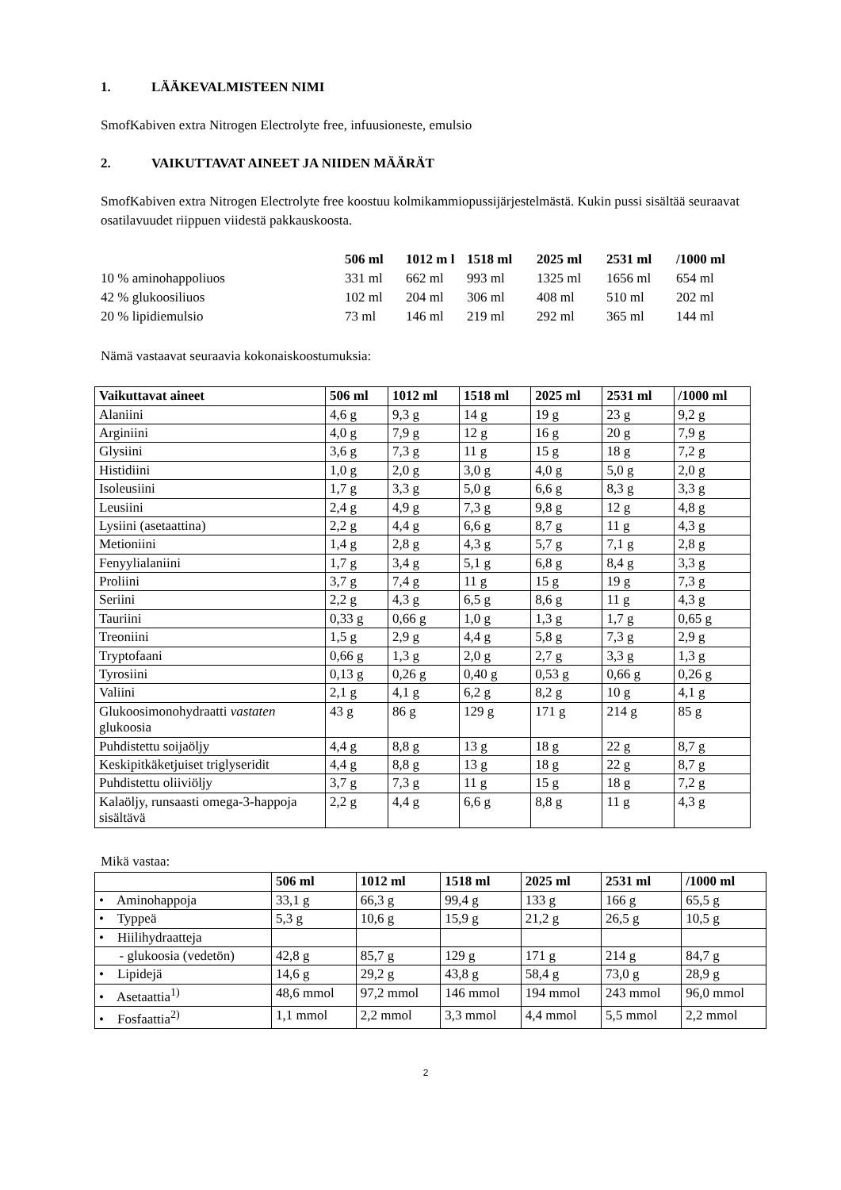1. LÄÄKEVALMISTEEN NIMI
SmofKabiven extra Nitrogen Electrolyte free, infuusioneste, emulsio
2. VAIKUTTAVAT AINEET JA NIIDEN MÄÄRÄT
SmofKabiven extra Nitrogen Electrolyte free koostuu kolmikammiopussijärjestelmästä. Kukin pussi sisältää seuraavat osatilavuudet riippuen viidestä pakkauskoosta.
| | 506 ml | 1012 m l | 1518 ml | 2025 ml | 2531 ml | /1000 ml |
| --- | --- | --- | --- | --- | --- | --- |
| 10 % aminohappoliuos | 331 ml | 662 ml | 993 ml | 1325 ml | 1656 ml | 654 ml |
| 42 % glukoosiliuos | 102 ml | 204 ml | 306 ml | 408 ml | 510 ml | 202 ml |
| 20 % lipidiemulsio | 73 ml | 146 ml | 219 ml | 292 ml | 365 ml | 144 ml |
Nämä vastaavat seuraavia kokonaiskoostumuksia:
| Vaikuttavat aineet | 506 ml | 1012 ml | 1518 ml | 2025 ml | 2531 ml | /1000 ml |
| --- | --- | --- | --- | --- | --- | --- |
| Alaniini | 4,6 g | 9,3 g | 14 g | 19 g | 23 g | 9,2 g |
| Arginiini | 4,0 g | 7,9 g | 12 g | 16 g | 20 g | 7,9 g |
| Glysiini | 3,6 g | 7,3 g | 11 g | 15 g | 18 g | 7,2 g |
| Histidiini | 1,0 g | 2,0 g | 3,0 g | 4,0 g | 5,0 g | 2,0 g |
| Isoleusiini | 1,7 g | 3,3 g | 5,0 g | 6,6 g | 8,3 g | 3,3 g |
| Leusiini | 2,4 g | 4,9 g | 7,3 g | 9,8 g | 12 g | 4,8 g |
| Lysiini (asetaattina) | 2,2 g | 4,4 g | 6,6 g | 8,7 g | 11 g | 4,3 g |
| Metioniini | 1,4 g | 2,8 g | 4,3 g | 5,7 g | 7,1 g | 2,8 g |
| Fenyylialaniini | 1,7 g | 3,4 g | 5,1 g | 6,8 g | 8,4 g | 3,3 g |
| Proliini | 3,7 g | 7,4 g | 11 g | 15 g | 19 g | 7,3 g |
| Seriini | 2,2 g | 4,3 g | 6,5 g | 8,6 g | 11 g | 4,3 g |
| Tauriini | 0,33 g | 0,66 g | 1,0 g | 1,3 g | 1,7 g | 0,65 g |
| Treoniini | 1,5 g | 2,9 g | 4,4 g | 5,8 g | 7,3 g | 2,9 g |
| Tryptofaani | 0,66 g | 1,3 g | 2,0 g | 2,7 g | 3,3 g | 1,3 g |
| Tyrosiini | 0,13 g | 0,26 g | 0,40 g | 0,53 g | 0,66 g | 0,26 g |
| Valiini | 2,1 g | 4,1 g | 6,2 g | 8,2 g | 10 g | 4,1 g |
| Glukoosimonohydraatti vastaten glukoosia | 43 g | 86 g | 129 g | 171 g | 214 g | 85 g |
| Puhdistettu soijaöljy | 4,4 g | 8,8 g | 13 g | 18 g | 22 g | 8,7 g |
| Keskipitkäketjuiset triglyseridit | 4,4 g | 8,8 g | 13 g | 18 g | 22 g | 8,7 g |
| Puhdistettu oliiviöljy | 3,7 g | 7,3 g | 11 g | 15 g | 18 g | 7,2 g |
| Kalaöljy, runsaasti omega-3-happoja sisältävä | 2,2 g | 4,4 g | 6,6 g | 8,8 g | 11 g | 4,3 g |
Mikä vastaa:
| | 506 ml | 1012 ml | 1518 ml | 2025 ml | 2531 ml | /1000 ml |
| --- | --- | --- | --- | --- | --- | --- |
| • Aminohappoja | 33,1 g | 66,3 g | 99,4 g | 133 g | 166 g | 65,5 g |
| • Typpeä | 5,3 g | 10,6 g | 15,9 g | 21,2 g | 26,5 g | 10,5 g |
| • Hiilihydraatteja | | | | | | |
| - glukoosia (vedetön) | 42,8 g | 85,7 g | 129 g | 171 g | 214 g | 84,7 g |
| • Lipidejä | 14,6 g | 29,2 g | 43,8 g | 58,4 g | 73,0 g | 28,9 g |
| • Asetaattia<sup>1)</sup> | 48,6 mmol | 97,2 mmol | 146 mmol | 194 mmol | 243 mmol | 96,0 mmol |
| • Fosfaattia<sup>2)</sup> | 1,1 mmol | 2,2 mmol | 3,3 mmol | 4,4 mmol | 5,5 mmol | 2,2 mmol |
2